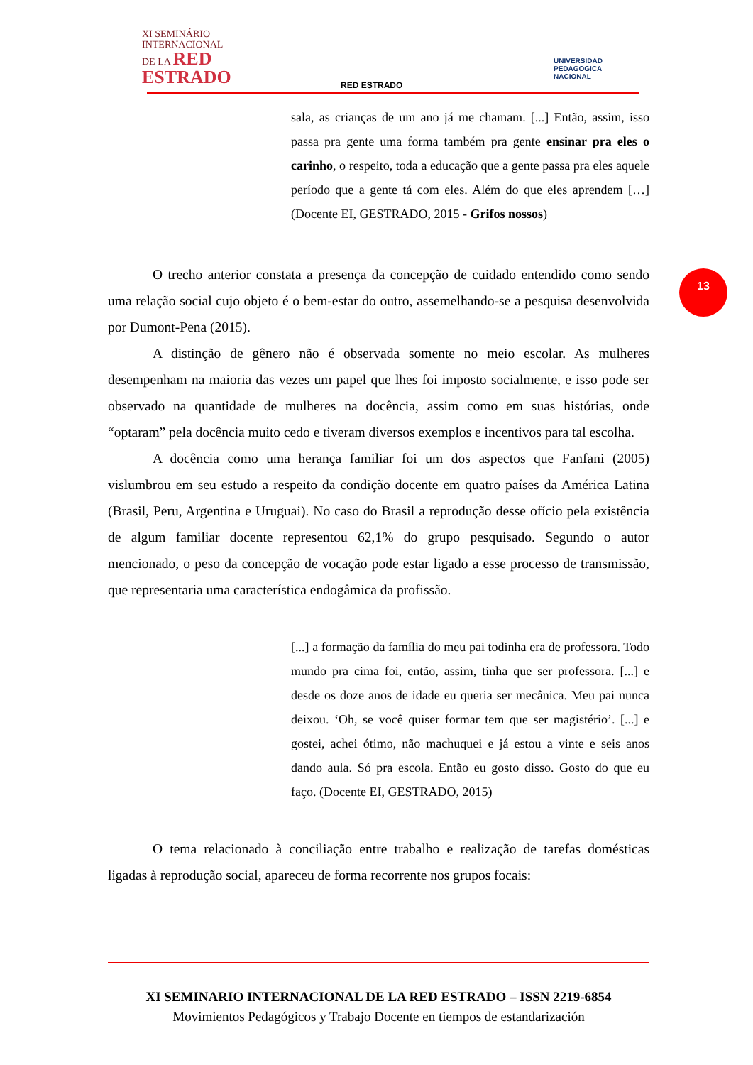XI SEMINÁRIO
INTERNACIONAL
DE LA RED
ESTRADO
RED ESTRADO
UNIVERSIDAD
PEDAGOGICA
NACIONAL
13
sala, as crianças de um ano já me chamam. [...] Então, assim, isso passa pra gente uma forma também pra gente ensinar pra eles o carinho, o respeito, toda a educação que a gente passa pra eles aquele período que a gente tá com eles. Além do que eles aprendem […] (Docente EI, GESTRADO, 2015 - Grifos nossos)
O trecho anterior constata a presença da concepção de cuidado entendido como sendo uma relação social cujo objeto é o bem-estar do outro, assemelhando-se a pesquisa desenvolvida por Dumont-Pena (2015).
A distinção de gênero não é observada somente no meio escolar. As mulheres desempenham na maioria das vezes um papel que lhes foi imposto socialmente, e isso pode ser observado na quantidade de mulheres na docência, assim como em suas histórias, onde “optaram” pela docência muito cedo e tiveram diversos exemplos e incentivos para tal escolha.
A docência como uma herança familiar foi um dos aspectos que Fanfani (2005) vislumbrou em seu estudo a respeito da condição docente em quatro países da América Latina (Brasil, Peru, Argentina e Uruguai). No caso do Brasil a reprodução desse ofício pela existência de algum familiar docente representou 62,1% do grupo pesquisado. Segundo o autor mencionado, o peso da concepção de vocação pode estar ligado a esse processo de transmissão, que representaria uma característica endogâmica da profissão.
[...] a formação da família do meu pai todinha era de professora. Todo mundo pra cima foi, então, assim, tinha que ser professora. [...] e desde os doze anos de idade eu queria ser mecânica. Meu pai nunca deixou. ‘Oh, se você quiser formar tem que ser magistério’. [...] e gostei, achei ótimo, não machuquei e já estou a vinte e seis anos dando aula. Só pra escola. Então eu gosto disso. Gosto do que eu faço. (Docente EI, GESTRADO, 2015)
O tema relacionado à conciliação entre trabalho e realização de tarefas domésticas ligadas à reprodução social, apareceu de forma recorrente nos grupos focais:
XI SEMINARIO INTERNACIONAL DE LA RED ESTRADO – ISSN 2219-6854
Movimientos Pedagógicos y Trabajo Docente en tiempos de estandarización